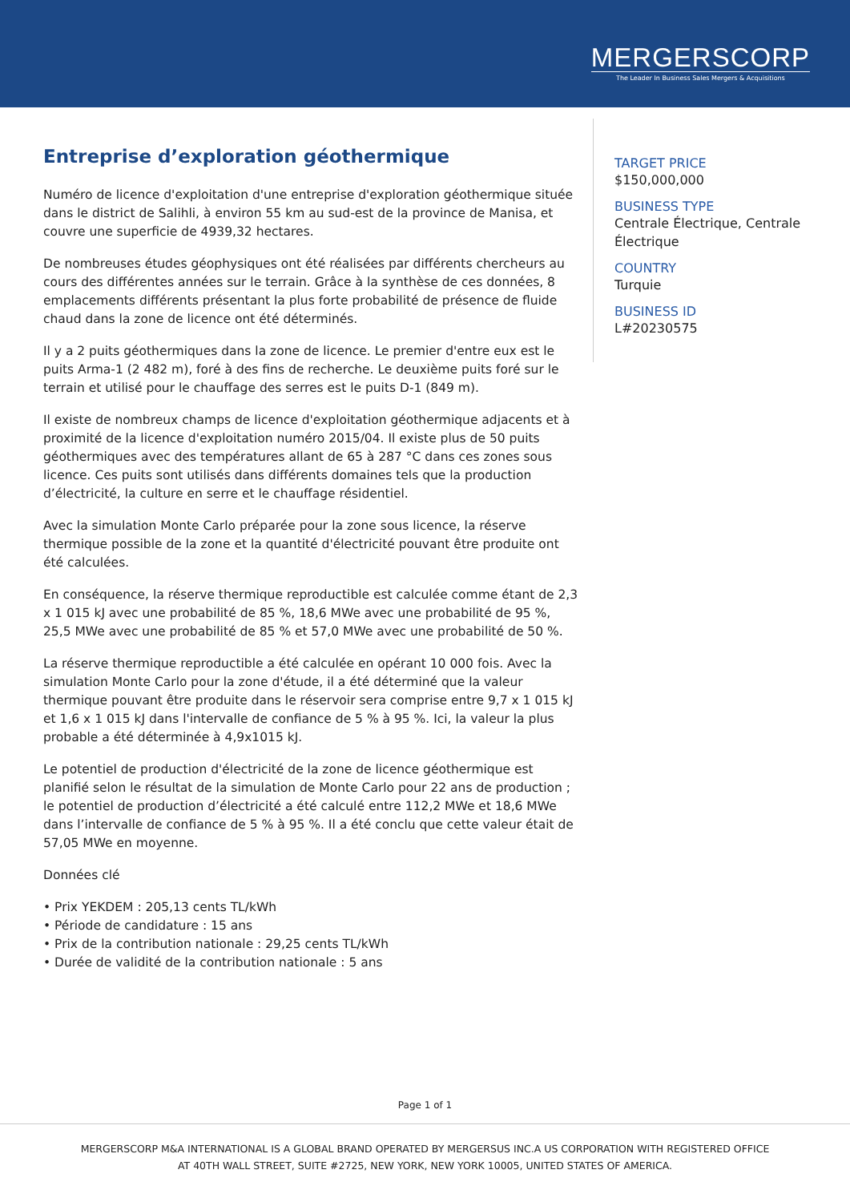MERGERSCORP
The Leader In Business Sales Mergers & Acquisitions
Entreprise d’exploration géothermique
Numéro de licence d'exploitation d'une entreprise d'exploration géothermique située dans le district de Salihli, à environ 55 km au sud-est de la province de Manisa, et couvre une superficie de 4939,32 hectares.
De nombreuses études géophysiques ont été réalisées par différents chercheurs au cours des différentes années sur le terrain. Grâce à la synthèse de ces données, 8 emplacements différents présentant la plus forte probabilité de présence de fluide chaud dans la zone de licence ont été déterminés.
Il y a 2 puits géothermiques dans la zone de licence. Le premier d'entre eux est le puits Arma-1 (2 482 m), foré à des fins de recherche. Le deuxième puits foré sur le terrain et utilisé pour le chauffage des serres est le puits D-1 (849 m).
Il existe de nombreux champs de licence d'exploitation géothermique adjacents et à proximité de la licence d'exploitation numéro 2015/04. Il existe plus de 50 puits géothermiques avec des températures allant de 65 à 287 °C dans ces zones sous licence. Ces puits sont utilisés dans différents domaines tels que la production d’électricité, la culture en serre et le chauffage résidentiel.
Avec la simulation Monte Carlo préparée pour la zone sous licence, la réserve thermique possible de la zone et la quantité d'électricité pouvant être produite ont été calculées.
En conséquence, la réserve thermique reproductible est calculée comme étant de 2,3 x 1 015 kJ avec une probabilité de 85 %, 18,6 MWe avec une probabilité de 95 %, 25,5 MWe avec une probabilité de 85 % et 57,0 MWe avec une probabilité de 50 %.
La réserve thermique reproductible a été calculée en opérant 10 000 fois. Avec la simulation Monte Carlo pour la zone d'étude, il a été déterminé que la valeur thermique pouvant être produite dans le réservoir sera comprise entre 9,7 x 1 015 kJ et 1,6 x 1 015 kJ dans l'intervalle de confiance de 5 % à 95 %. Ici, la valeur la plus probable a été déterminée à 4,9x1015 kJ.
Le potentiel de production d'électricité de la zone de licence géothermique est planifié selon le résultat de la simulation de Monte Carlo pour 22 ans de production ; le potentiel de production d’électricité a été calculé entre 112,2 MWe et 18,6 MWe dans l’intervalle de confiance de 5 % à 95 %. Il a été conclu que cette valeur était de 57,05 MWe en moyenne.
Données clé
• Prix YEKDEM : 205,13 cents TL/kWh
• Période de candidature : 15 ans
• Prix de la contribution nationale : 29,25 cents TL/kWh
• Durée de validité de la contribution nationale : 5 ans
TARGET PRICE
$150,000,000
BUSINESS TYPE
Centrale Électrique, Centrale Électrique
COUNTRY
Turquie
BUSINESS ID
L#20230575
Page 1 of 1
MERGERSCORP M&A INTERNATIONAL IS A GLOBAL BRAND OPERATED BY MERGERSUS INC.A US CORPORATION WITH REGISTERED OFFICE
AT 40TH WALL STREET, SUITE #2725, NEW YORK, NEW YORK 10005, UNITED STATES OF AMERICA.